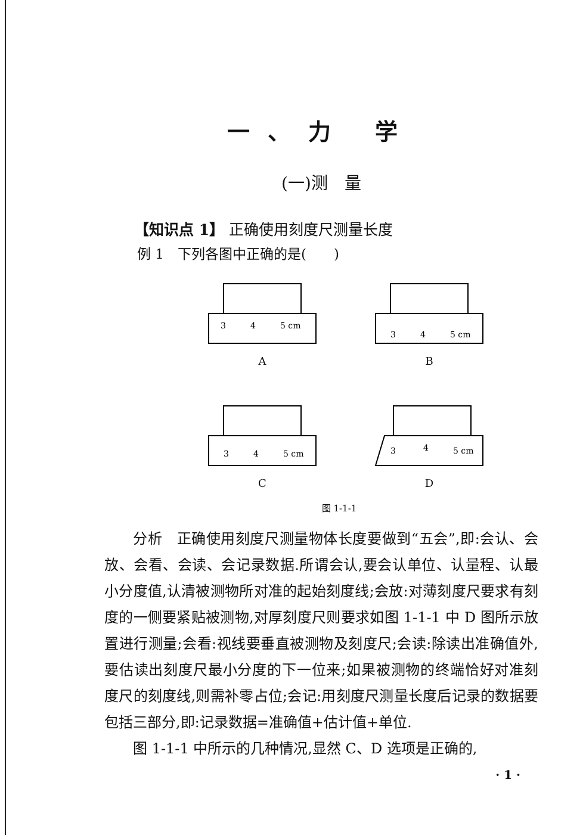一、力 学
(一)测　量
【知识点 1】 正确使用刻度尺测量长度
例 1　下列各图中正确的是(　　)
3
4
5 cm
A
3
4
5 cm
B
3
4
5 cm
C
3
4
5 cm
D
图 1-1-1
分析　正确使用刻度尺测量物体长度要做到“五会”,即:会认、会放、会看、会读、会记录数据.所谓会认,要会认单位、认量程、认最小分度值,认清被测物所对准的起始刻度线;会放:对薄刻度尺要求有刻度的一侧要紧贴被测物,对厚刻度尺则要求如图 1-1-1 中 D 图所示放置进行测量;会看:视线要垂直被测物及刻度尺;会读:除读出准确值外,要估读出刻度尺最小分度的下一位来;如果被测物的终端恰好对准刻度尺的刻度线,则需补零占位;会记:用刻度尺测量长度后记录的数据要包括三部分,即:记录数据=准确值+估计值+单位.
图 1-1-1 中所示的几种情况,显然 C、D 选项是正确的,
· 1 ·